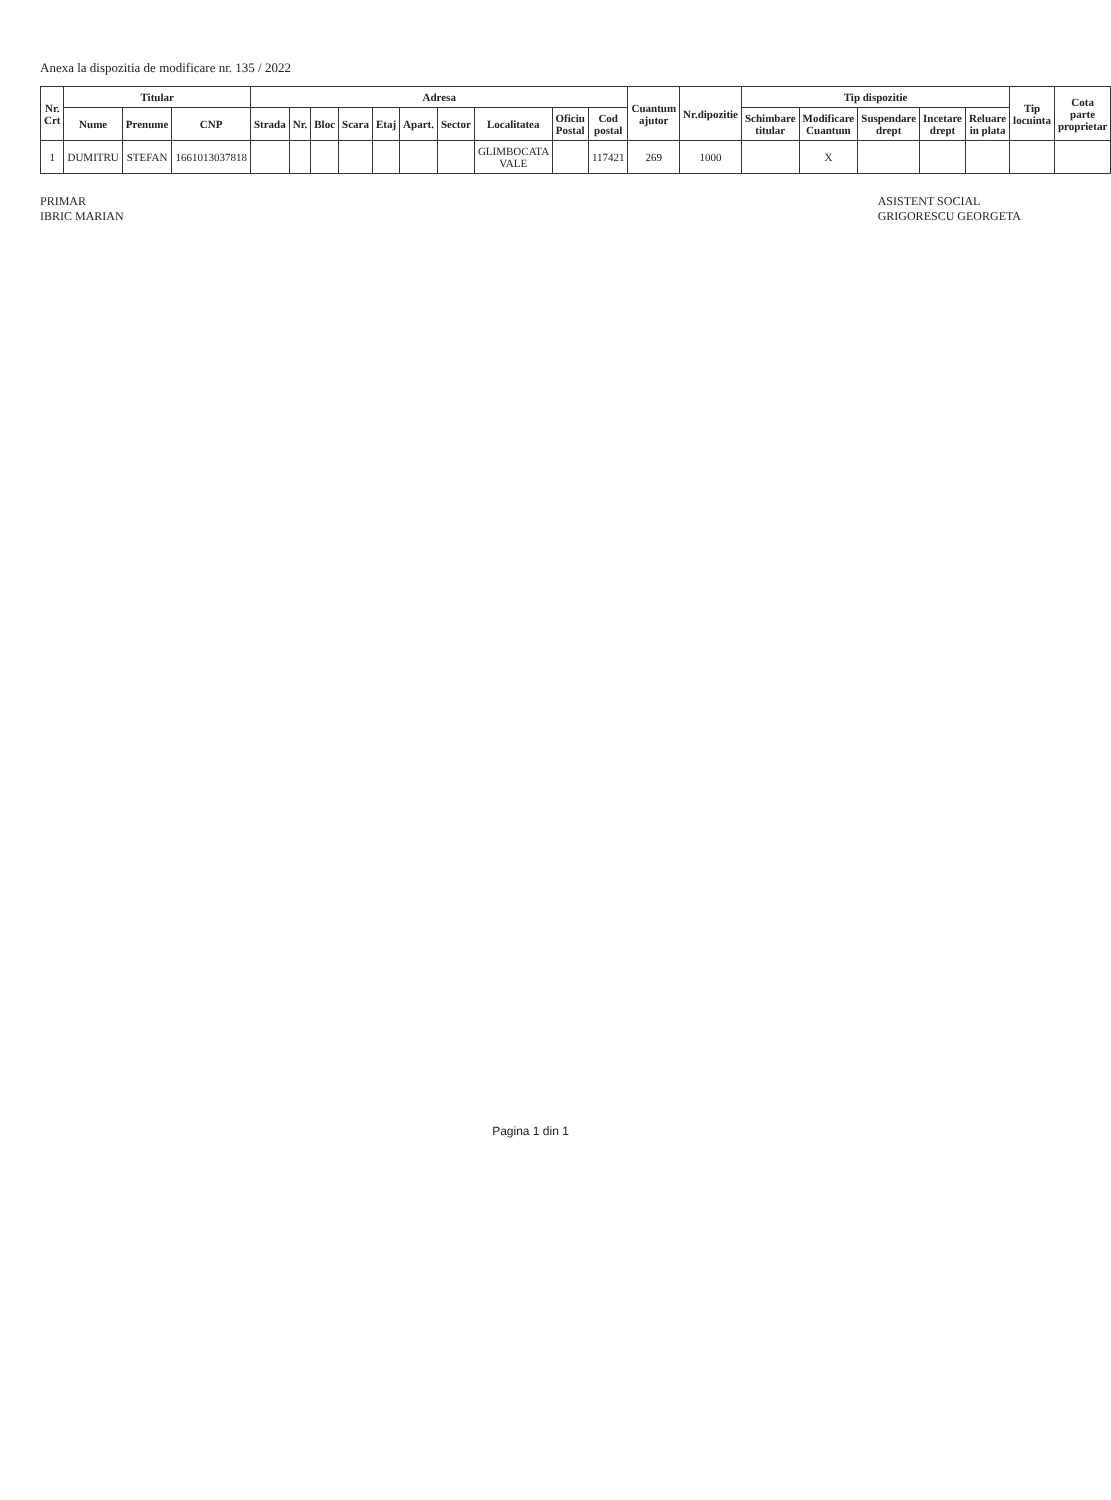Anexa la dispozitia de modificare nr. 135 / 2022
| Nr. Crt | Titular | | | Adresa | | | | | | | | | | Cuantum ajutor | Nr.dipozitie | Tip dispozitie | | | | | Tip locuinta | Cota parte proprietar |
| --- | --- | --- | --- | --- | --- | --- | --- | --- | --- | --- | --- | --- | --- | --- | --- | --- | --- | --- | --- | --- | --- | --- |
| | Nume | Prenume | CNP | Strada | Nr. | Bloc | Scara | Etaj | Apart. | Sector | Localitatea | Oficiu Postal | Cod postal | | | Schimbare titular | Modificare Cuantum | Suspendare drept | Incetare drept | Reluare in plata | | |
| 1 | DUMITRU | STEFAN | 1661013037818 | | | | | | | | GLIMBOCATA VALE | | 117421 | 269 | 1000 | | X | | | | | |
PRIMAR
IBRIC MARIAN
ASISTENT SOCIAL
GRIGORESCU GEORGETA
Pagina 1 din 1